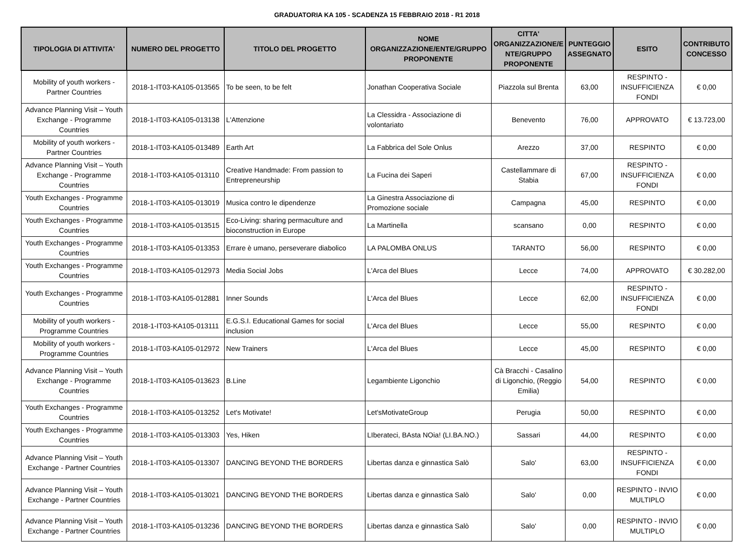GRADUATORIA KA 105 - SCADENZA 15 FEBBRAIO 2018 - R1 2018
| TIPOLOGIA DI ATTIVITA' | NUMERO DEL PROGETTO | TITOLO DEL PROGETTO | NOME ORGANIZZAZIONE/ENTE/GRUPPO PROPONENTE | CITTA' ORGANIZZAZIONE/E NTE/GRUPPO PROPONENTE | PUNTEGGIO ASSEGNATO | ESITO | CONTRIBUTO CONCESSO |
| --- | --- | --- | --- | --- | --- | --- | --- |
| Mobility of youth workers - Partner Countries | 2018-1-IT03-KA105-013565 | To be seen, to be felt | Jonathan Cooperativa Sociale | Piazzola sul Brenta | 63,00 | RESPINTO - INSUFFICIENZA FONDI | € 0,00 |
| Advance Planning Visit – Youth Exchange - Programme Countries | 2018-1-IT03-KA105-013138 | L'Attenzione | La Clessidra - Associazione di volontariato | Benevento | 76,00 | APPROVATO | € 13.723,00 |
| Mobility of youth workers - Partner Countries | 2018-1-IT03-KA105-013489 | Earth Art | La Fabbrica del Sole Onlus | Arezzo | 37,00 | RESPINTO | € 0,00 |
| Advance Planning Visit – Youth Exchange - Programme Countries | 2018-1-IT03-KA105-013110 | Creative Handmade: From passion to Entrepreneurship | La Fucina dei Saperi | Castellammare di Stabia | 67,00 | RESPINTO - INSUFFICIENZA FONDI | € 0,00 |
| Youth Exchanges - Programme Countries | 2018-1-IT03-KA105-013019 | Musica contro le dipendenze | La Ginestra Associazione di Promozione sociale | Campagna | 45,00 | RESPINTO | € 0,00 |
| Youth Exchanges - Programme Countries | 2018-1-IT03-KA105-013515 | Eco-Living: sharing permaculture and bioconstruction in Europe | La Martinella | scansano | 0,00 | RESPINTO | € 0,00 |
| Youth Exchanges - Programme Countries | 2018-1-IT03-KA105-013353 | Errare è umano, perseverare diabolico | LA PALOMBA ONLUS | TARANTO | 56,00 | RESPINTO | € 0,00 |
| Youth Exchanges - Programme Countries | 2018-1-IT03-KA105-012973 | Media Social Jobs | L'Arca del Blues | Lecce | 74,00 | APPROVATO | € 30.282,00 |
| Youth Exchanges - Programme Countries | 2018-1-IT03-KA105-012881 | Inner Sounds | L'Arca del Blues | Lecce | 62,00 | RESPINTO - INSUFFICIENZA FONDI | € 0,00 |
| Mobility of youth workers - Programme Countries | 2018-1-IT03-KA105-013111 | E.G.S.I. Educational Games for social inclusion | L'Arca del Blues | Lecce | 55,00 | RESPINTO | € 0,00 |
| Mobility of youth workers - Programme Countries | 2018-1-IT03-KA105-012972 | New Trainers | L'Arca del Blues | Lecce | 45,00 | RESPINTO | € 0,00 |
| Advance Planning Visit – Youth Exchange - Programme Countries | 2018-1-IT03-KA105-013623 | B.Line | Legambiente Ligonchio | Cà Bracchi - Casalino di Ligonchio, (Reggio Emilia) | 54,00 | RESPINTO | € 0,00 |
| Youth Exchanges - Programme Countries | 2018-1-IT03-KA105-013252 | Let's Motivate! | Let'sMotivateGroup | Perugia | 50,00 | RESPINTO | € 0,00 |
| Youth Exchanges - Programme Countries | 2018-1-IT03-KA105-013303 | Yes, Hiken | LIberateci, BAsta NOia! (LI.BA.NO.) | Sassari | 44,00 | RESPINTO | € 0,00 |
| Advance Planning Visit – Youth Exchange - Partner Countries | 2018-1-IT03-KA105-013307 | DANCING BEYOND THE BORDERS | Libertas danza e ginnastica Salò | Salo' | 63,00 | RESPINTO - INSUFFICIENZA FONDI | € 0,00 |
| Advance Planning Visit – Youth Exchange - Partner Countries | 2018-1-IT03-KA105-013021 | DANCING BEYOND THE BORDERS | Libertas danza e ginnastica Salò | Salo' | 0,00 | RESPINTO - INVIO MULTIPLO | € 0,00 |
| Advance Planning Visit – Youth Exchange - Partner Countries | 2018-1-IT03-KA105-013236 | DANCING BEYOND THE BORDERS | Libertas danza e ginnastica Salò | Salo' | 0,00 | RESPINTO - INVIO MULTIPLO | € 0,00 |